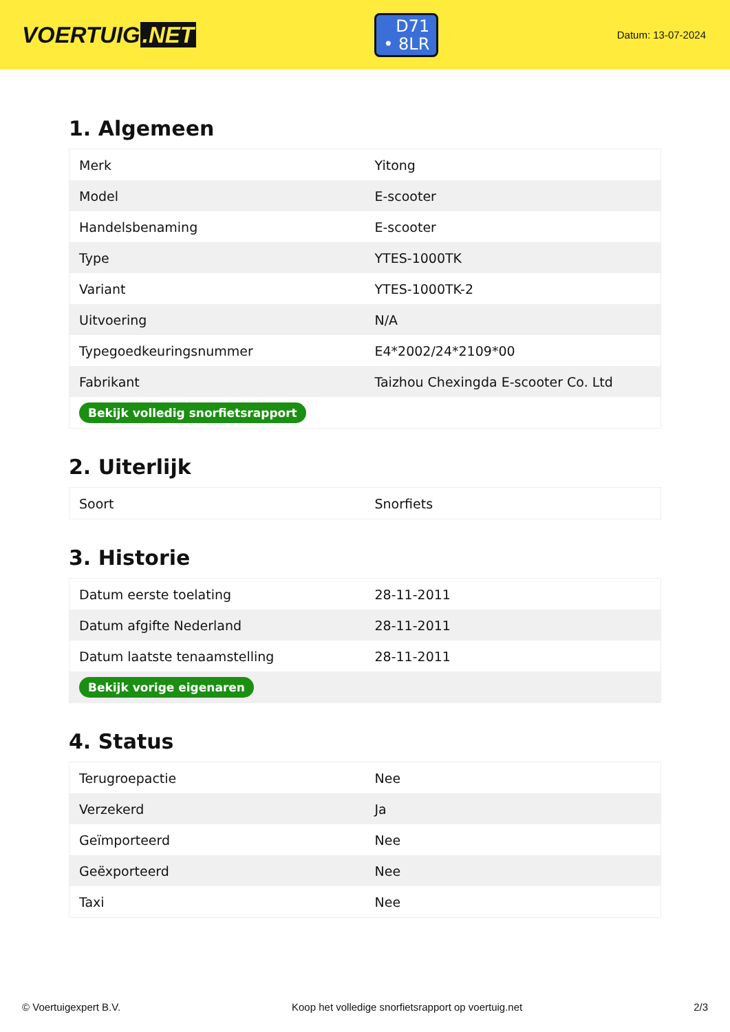VOERTUIG.NET
D71
• 8LR
Datum: 13-07-2024
1. Algemeen
| Merk | Yitong |
| Model | E-scooter |
| Handelsbenaming | E-scooter |
| Type | YTES-1000TK |
| Variant | YTES-1000TK-2 |
| Uitvoering | N/A |
| Typegoedkeuringsnummer | E4*2002/24*2109*00 |
| Fabrikant | Taizhou Chexingda E-scooter Co. Ltd |
| Bekijk volledig snorfietsrapport | |
2. Uiterlijk
| Soort | Snorfiets |
3. Historie
| Datum eerste toelating | 28-11-2011 |
| Datum afgifte Nederland | 28-11-2011 |
| Datum laatste tenaamstelling | 28-11-2011 |
| Bekijk vorige eigenaren | |
4. Status
| Terugroepactie | Nee |
| Verzekerd | Ja |
| Geïmporteerd | Nee |
| Geëxporteerd | Nee |
| Taxi | Nee |
© Voertuigexpert B.V. Koop het volledige snorfietsrapport op voertuig.net 2/3